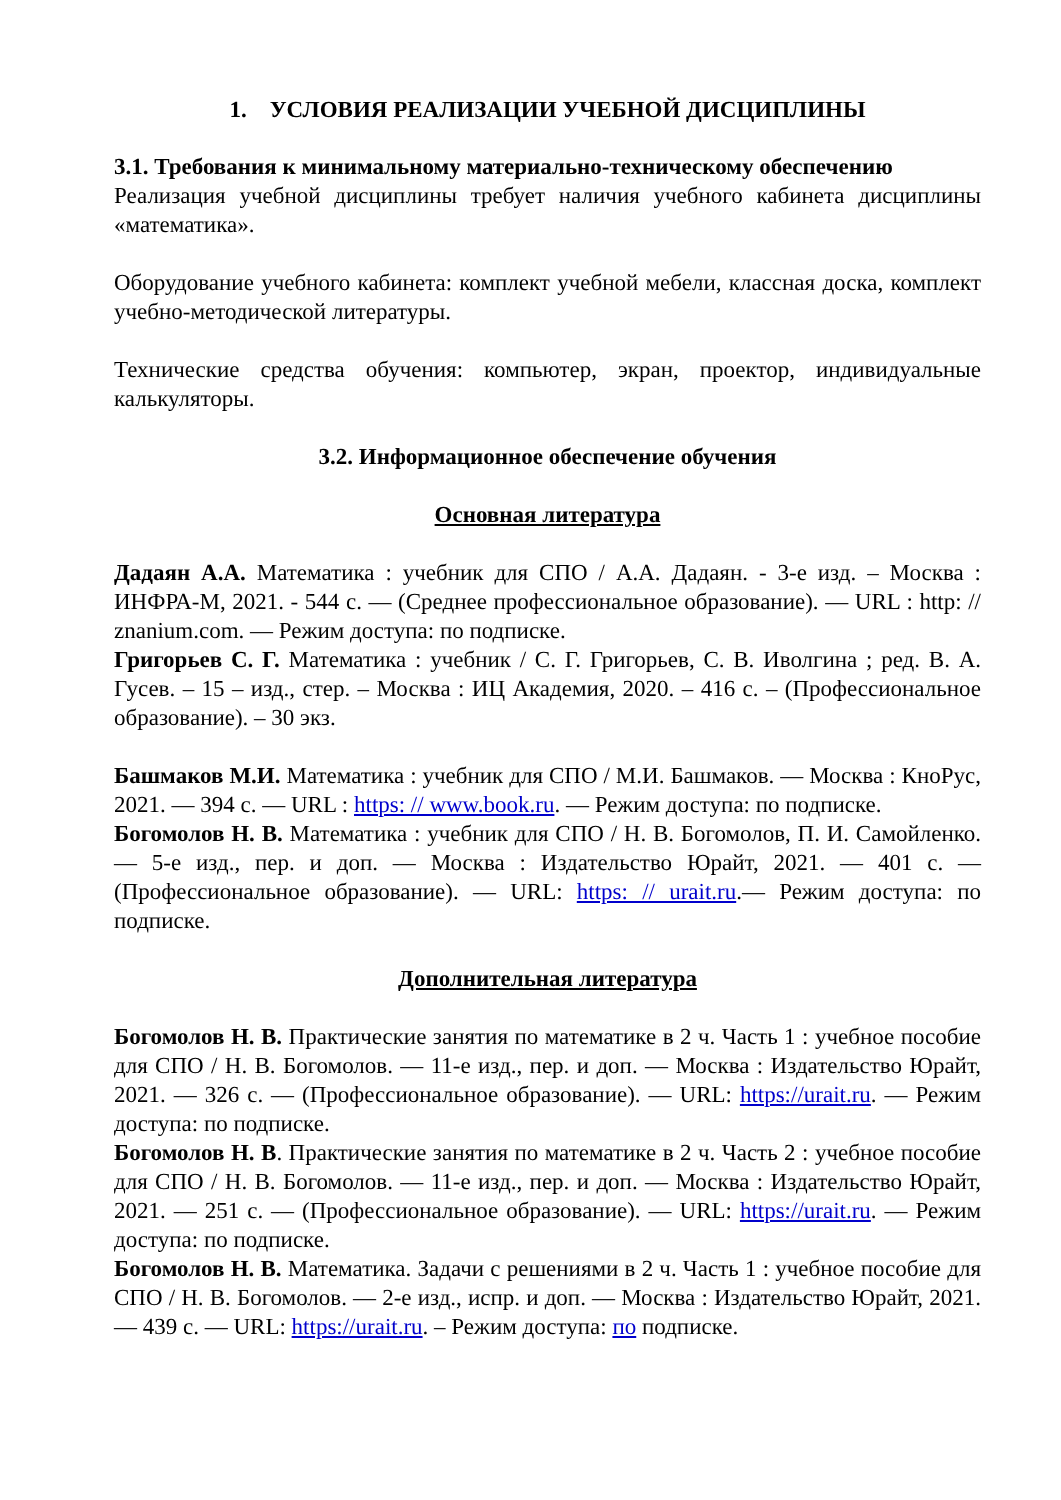1. УСЛОВИЯ РЕАЛИЗАЦИИ УЧЕБНОЙ ДИСЦИПЛИНЫ
3.1. Требования к минимальному материально-техническому обеспечению
Реализация учебной дисциплины требует наличия учебного кабинета дисциплины «математика».
Оборудование учебного кабинета: комплект учебной мебели, классная доска, комплект учебно-методической литературы.
Технические средства обучения: компьютер, экран, проектор, индивидуальные калькуляторы.
3.2. Информационное обеспечение обучения
Основная литература
Дадаян А.А. Математика : учебник для СПО / А.А. Дадаян. - 3-е изд. – Москва : ИНФРА-М, 2021. - 544 с. — (Среднее профессиональное образование). — URL : http: // znanium.com. — Режим доступа: по подписке.
Григорьев С. Г. Математика : учебник / С. Г. Григорьев, С. В. Иволгина ; ред. В. А. Гусев. – 15 – изд., стер. – Москва : ИЦ Академия, 2020. – 416 с. – (Профессиональное образование). – 30 экз.
Башмаков М.И. Математика : учебник для СПО / М.И. Башмаков. — Москва : КноРус, 2021. — 394 с. — URL : https: // www.book.ru. — Режим доступа: по подписке.
Богомолов Н. В. Математика : учебник для СПО / Н. В. Богомолов, П. И. Самойленко. — 5-е изд., пер. и доп. — Москва : Издательство Юрайт, 2021. — 401 с. — (Профессиональное образование). — URL: https: // urait.ru.— Режим доступа: по подписке.
Дополнительная литература
Богомолов Н. В. Практические занятия по математике в 2 ч. Часть 1 : учебное пособие для СПО / Н. В. Богомолов. — 11-е изд., пер. и доп. — Москва : Издательство Юрайт, 2021. — 326 с. — (Профессиональное образование). — URL: https://urait.ru. — Режим доступа: по подписке.
Богомолов Н. В. Практические занятия по математике в 2 ч. Часть 2 : учебное пособие для СПО / Н. В. Богомолов. — 11-е изд., пер. и доп. — Москва : Издательство Юрайт, 2021. — 251 с. — (Профессиональное образование). — URL: https://urait.ru. — Режим доступа: по подписке.
Богомолов Н. В. Математика. Задачи с решениями в 2 ч. Часть 1 : учебное пособие для СПО / Н. В. Богомолов. — 2-е изд., испр. и доп. — Москва : Издательство Юрайт, 2021. — 439 с. — URL: https://urait.ru. – Режим доступа: по подписке.